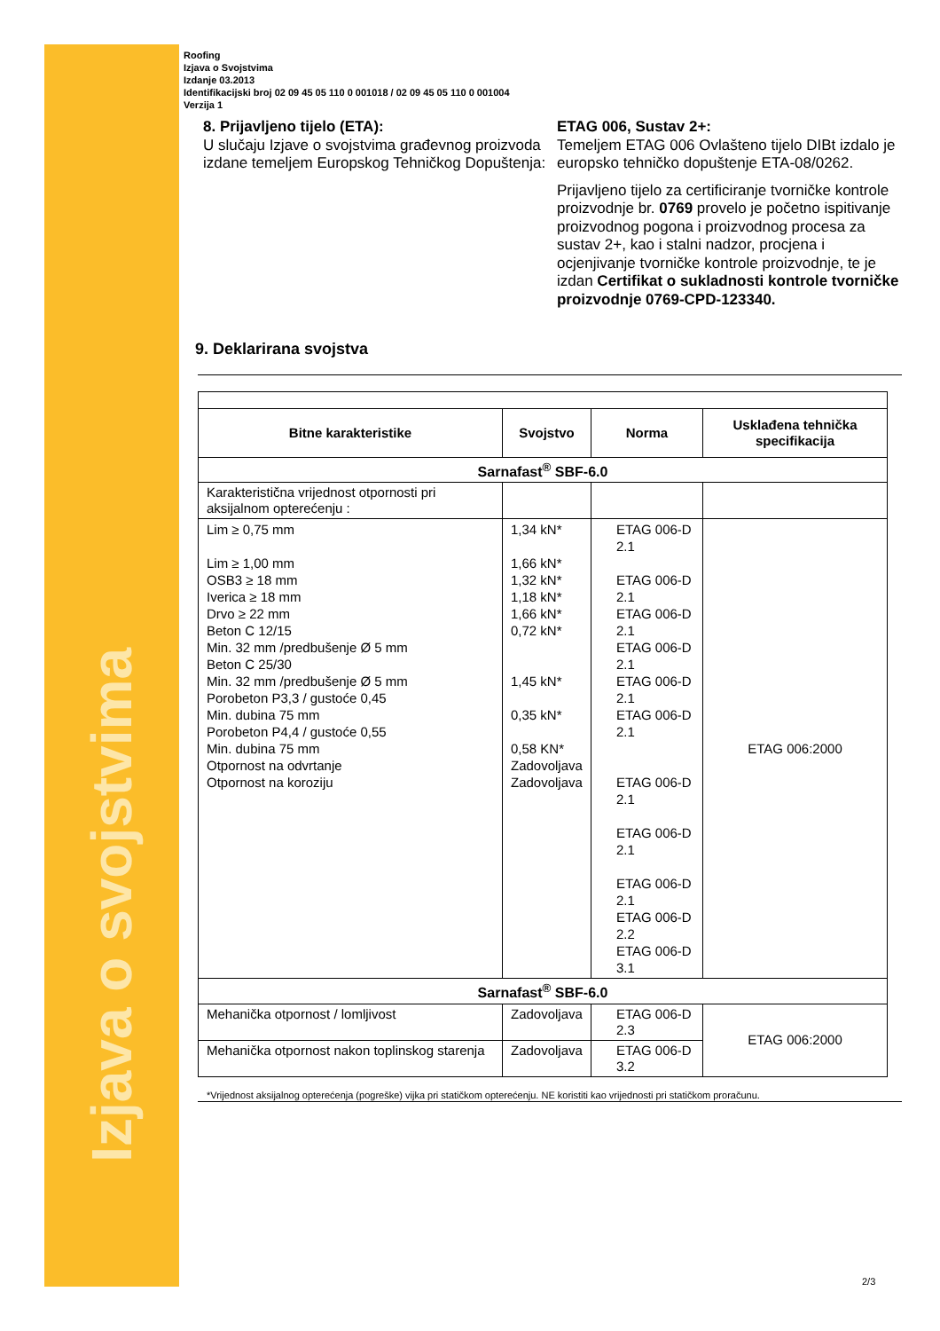Izjava o svojstvima
Roofing
Izjava o Svojstvima
Izdanje 03.2013
Identifikacijski broj 02 09 45 05 110 0 001018 / 02 09 45 05 110 0 001004
Verzija 1
8. Prijavljeno tijelo (ETA):
U slučaju Izjave o svojstvima građevnog proizvoda izdane temeljem Europskog Tehničkog Dopuštenja:
ETAG 006, Sustav 2+:
Temeljem ETAG 006 Ovlašteno tijelo DIBt izdalo je europsko tehničko dopuštenje ETA-08/0262.
Prijavljeno tijelo za certificiranje tvorničke kontrole proizvodnje br. 0769 provelo je početno ispitivanje proizvodnog pogona i proizvodnog procesa za sustav 2+, kao i stalni nadzor, procjena i ocjenjivanje tvorničke kontrole proizvodnje, te je izdan Certifikat o sukladnosti kontrole tvorničke proizvodnje 0769-CPD-123340.
9. Deklarirana svojstva
| Bitne karakteristike | Svojstvo | Norma | Usklađena tehnička specifikacija |
| --- | --- | --- | --- |
| Sarnafast<sup>®</sup> SBF-6.0 | | | |
| Karakteristična vrijednost otpornosti pri aksijalnom opterećenju : | | | |
| Lim ≥ 0,75 mm Lim ≥ 1,00 mm OSB3 ≥ 18 mm Iverica ≥ 18 mm Drvo ≥ 22 mm Beton C 12/15 Min. 32 mm /predbušenje Ø 5 mm Beton C 25/30 Min. 32 mm /predbušenje Ø 5 mm Porobeton P3,3 / gustoće 0,45 Min. dubina 75 mm Porobeton P4,4 / gustoće 0,55 Min. dubina 75 mm Otpornost na odvrtanje Otpornost na koroziju | 1,34 kN* 1,66 kN* 1,32 kN* 1,18 kN* 1,66 kN* 0,72 kN* 1,45 kN* 0,35 kN* 0,58 KN* Zadovoljava Zadovoljava | ETAG 006-D 2.1 ETAG 006-D 2.1 ETAG 006-D 2.1 ETAG 006-D 2.1 ETAG 006-D 2.1 ETAG 006-D 2.1 ETAG 006-D 2.1 ETAG 006-D 2.1 ETAG 006-D 2.1 ETAG 006-D 2.2 ETAG 006-D 3.1 | ETAG 006:2000 |
| Sarnafast<sup>®</sup> SBF-6.0 | | | |
| Mehanička otpornost / lomljivost | Zadovoljava | ETAG 006-D 2.3 | ETAG 006:2000 |
| Mehanička otpornost nakon toplinskog starenja | Zadovoljava | ETAG 006-D 3.2 | |
*Vrijednost aksijalnog opterećenja (pogreške) vijka pri statičkom opterećenju. NE koristiti kao vrijednosti pri statičkom proračunu.
2/3